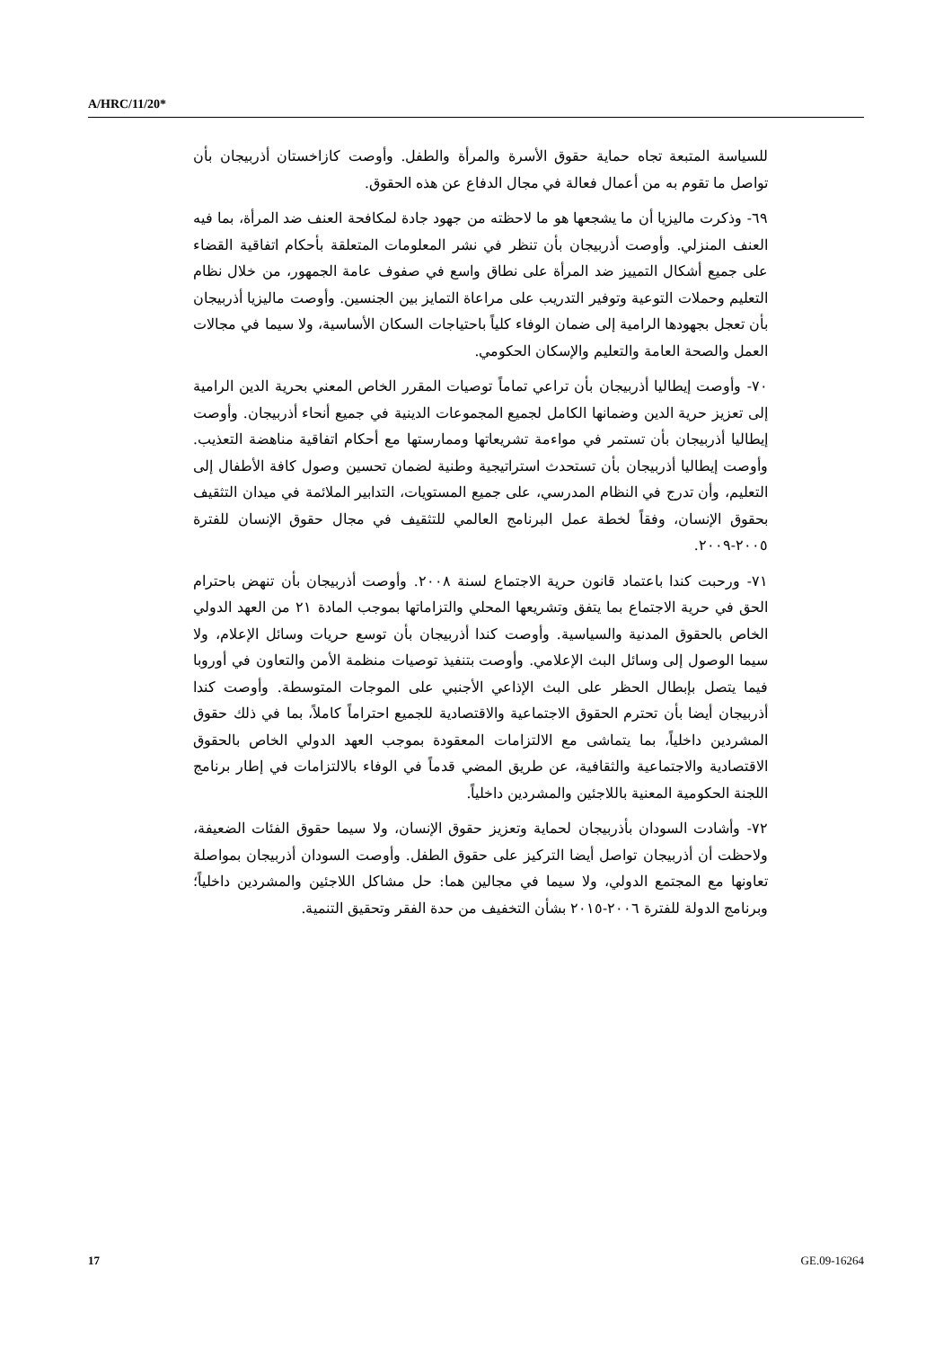A/HRC/11/20*
للسياسة المتبعة تجاه حماية حقوق الأسرة والمرأة والطفل. وأوصت كازاخستان أذربيجان بأن تواصل ما تقوم به من أعمال فعالة في مجال الدفاع عن هذه الحقوق.
٦٩- وذكرت ماليزيا أن ما يشجعها هو ما لاحظته من جهود جادة لمكافحة العنف ضد المرأة، بما فيه العنف المنزلي. وأوصت أذربيجان بأن تنظر في نشر المعلومات المتعلقة بأحكام اتفاقية القضاء على جميع أشكال التمييز ضد المرأة على نطاق واسع في صفوف عامة الجمهور، من خلال نظام التعليم وحملات التوعية وتوفير التدريب على مراعاة التمايز بين الجنسين. وأوصت ماليزيا أذربيجان بأن تعجل بجهودها الرامية إلى ضمان الوفاء كلياً باحتياجات السكان الأساسية، ولا سيما في مجالات العمل والصحة العامة والتعليم والإسكان الحكومي.
٧٠- وأوصت إيطاليا أذربيجان بأن تراعي تماماً توصيات المقرر الخاص المعني بحرية الدين الرامية إلى تعزيز حرية الدين وضمانها الكامل لجميع المجموعات الدينية في جميع أنحاء أذربيجان. وأوصت إيطاليا أذربيجان بأن تستمر في مواءمة تشريعاتها وممارستها مع أحكام اتفاقية مناهضة التعذيب. وأوصت إيطاليا أذربيجان بأن تستحدث استراتيجية وطنية لضمان تحسين وصول كافة الأطفال إلى التعليم، وأن تدرج في النظام المدرسي، على جميع المستويات، التدابير الملائمة في ميدان التثقيف بحقوق الإنسان، وفقاً لخطة عمل البرنامج العالمي للتثقيف في مجال حقوق الإنسان للفترة ٢٠٠٥-٢٠٠٩.
٧١- ورحبت كندا باعتماد قانون حرية الاجتماع لسنة ٢٠٠٨. وأوصت أذربيجان بأن تنهض باحترام الحق في حرية الاجتماع بما يتفق وتشريعها المحلي والتزاماتها بموجب المادة ٢١ من العهد الدولي الخاص بالحقوق المدنية والسياسية. وأوصت كندا أذربيجان بأن توسع حريات وسائل الإعلام، ولا سيما الوصول إلى وسائل البث الإعلامي. وأوصت بتنفيذ توصيات منظمة الأمن والتعاون في أوروبا فيما يتصل بإبطال الحظر على البث الإذاعي الأجنبي على الموجات المتوسطة. وأوصت كندا أذربيجان أيضا بأن تحترم الحقوق الاجتماعية والاقتصادية للجميع احتراماً كاملاً، بما في ذلك حقوق المشردين داخلياً، بما يتماشى مع الالتزامات المعقودة بموجب العهد الدولي الخاص بالحقوق الاقتصادية والاجتماعية والثقافية، عن طريق المضي قدماً في الوفاء بالالتزامات في إطار برنامج اللجنة الحكومية المعنية باللاجئين والمشردين داخلياً.
٧٢- وأشادت السودان بأذربيجان لحماية وتعزيز حقوق الإنسان، ولا سيما حقوق الفئات الضعيفة، ولاحظت أن أذربيجان تواصل أيضا التركيز على حقوق الطفل. وأوصت السودان أذربيجان بمواصلة تعاونها مع المجتمع الدولي، ولا سيما في مجالين هما: حل مشاكل اللاجئين والمشردين داخلياً؛ وبرنامج الدولة للفترة ٢٠٠٦-٢٠١٥ بشأن التخفيف من حدة الفقر وتحقيق التنمية.
17 GE.09-16264